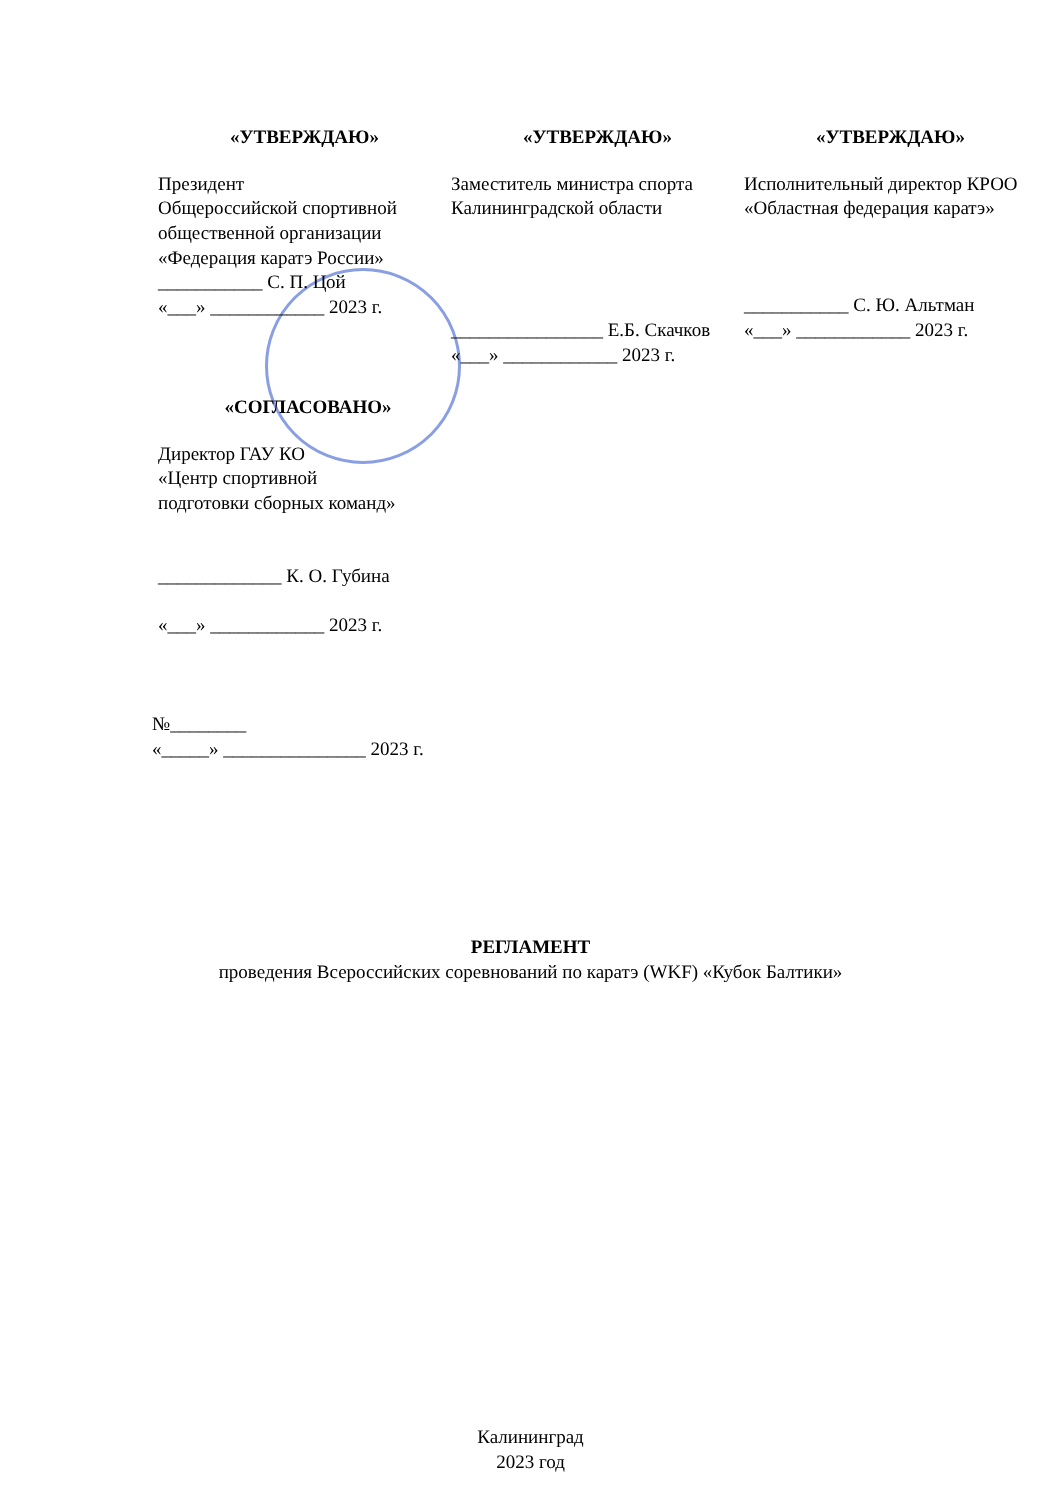«УТВЕРЖДАЮ»
Президент
Общероссийской спортивной общественной организации «Федерация каратэ России»
___________ С. П. Цой
«___» ____________ 2023 г.
«УТВЕРЖДАЮ»
Заместитель министра спорта Калининградской области
________________ Е.Б. Скачков
«___» ____________ 2023 г.
«УТВЕРЖДАЮ»
Исполнительный директор КРОО «Областная федерация каратэ»
___________ С. Ю. Альтман
«___» ____________ 2023 г.
«СОГЛАСОВАНО»
Директор ГАУ КО
«Центр спортивной
подготовки сборных команд»
_____________ К. О. Губина
«___» ____________ 2023 г.
№________
«_____» _______________ 2023 г.
РЕГЛАМЕНТ
проведения Всероссийских соревнований по каратэ (WKF) «Кубок Балтики»
Калининград
2023 год